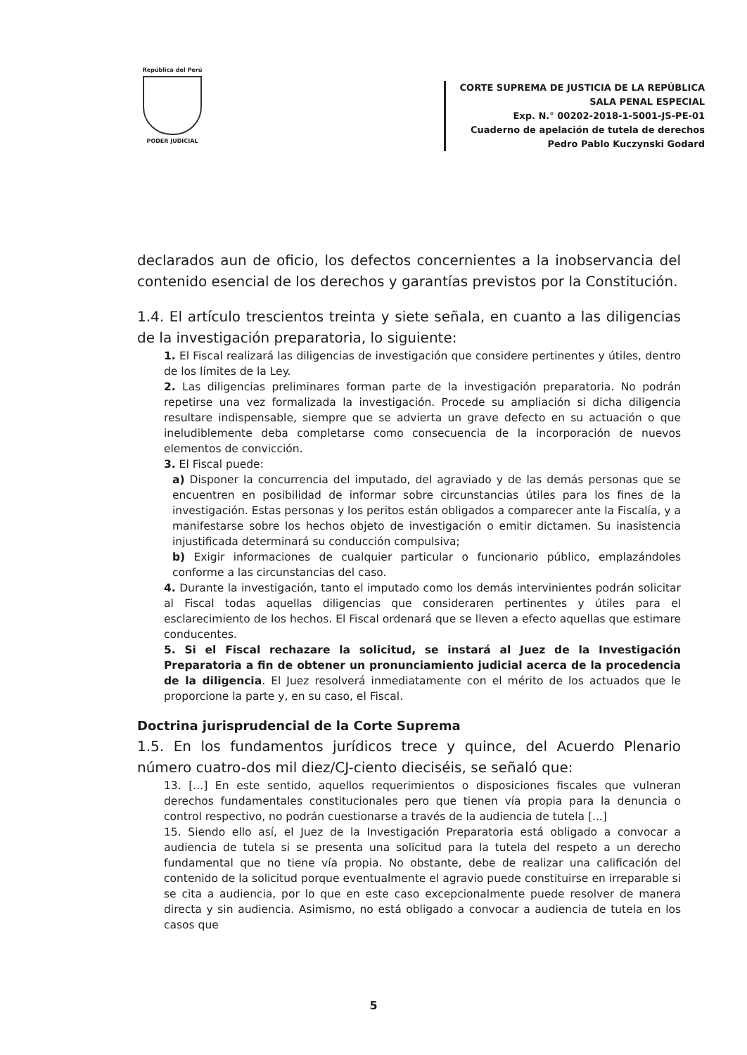República del Perú
PODER JUDICIAL
CORTE SUPREMA DE JUSTICIA DE LA REPÚBLICA
SALA PENAL ESPECIAL
Exp. N.° 00202-2018-1-5001-JS-PE-01
Cuaderno de apelación de tutela de derechos
Pedro Pablo Kuczynski Godard
declarados aun de oficio, los defectos concernientes a la inobservancia del contenido esencial de los derechos y garantías previstos por la Constitución.
1.4. El artículo trescientos treinta y siete señala, en cuanto a las diligencias de la investigación preparatoria, lo siguiente:
1. El Fiscal realizará las diligencias de investigación que considere pertinentes y útiles, dentro de los límites de la Ley.
2. Las diligencias preliminares forman parte de la investigación preparatoria. No podrán repetirse una vez formalizada la investigación. Procede su ampliación si dicha diligencia resultare indispensable, siempre que se advierta un grave defecto en su actuación o que ineludiblemente deba completarse como consecuencia de la incorporación de nuevos elementos de convicción.
3. El Fiscal puede:
a) Disponer la concurrencia del imputado, del agraviado y de las demás personas que se encuentren en posibilidad de informar sobre circunstancias útiles para los fines de la investigación. Estas personas y los peritos están obligados a comparecer ante la Fiscalía, y a manifestarse sobre los hechos objeto de investigación o emitir dictamen. Su inasistencia injustificada determinará su conducción compulsiva;
b) Exigir informaciones de cualquier particular o funcionario público, emplazándoles conforme a las circunstancias del caso.
4. Durante la investigación, tanto el imputado como los demás intervinientes podrán solicitar al Fiscal todas aquellas diligencias que consideraren pertinentes y útiles para el esclarecimiento de los hechos. El Fiscal ordenará que se lleven a efecto aquellas que estimare conducentes.
5. Si el Fiscal rechazare la solicitud, se instará al Juez de la Investigación Preparatoria a fin de obtener un pronunciamiento judicial acerca de la procedencia de la diligencia. El Juez resolverá inmediatamente con el mérito de los actuados que le proporcione la parte y, en su caso, el Fiscal.
Doctrina jurisprudencial de la Corte Suprema
1.5. En los fundamentos jurídicos trece y quince, del Acuerdo Plenario número cuatro-dos mil diez/CJ-ciento dieciséis, se señaló que:
13. [...] En este sentido, aquellos requerimientos o disposiciones fiscales que vulneran derechos fundamentales constitucionales pero que tienen vía propia para la denuncia o control respectivo, no podrán cuestionarse a través de la audiencia de tutela [...]
15. Siendo ello así, el Juez de la Investigación Preparatoria está obligado a convocar a audiencia de tutela si se presenta una solicitud para la tutela del respeto a un derecho fundamental que no tiene vía propia. No obstante, debe de realizar una calificación del contenido de la solicitud porque eventualmente el agravio puede constituirse en irreparable si se cita a audiencia, por lo que en este caso excepcionalmente puede resolver de manera directa y sin audiencia. Asimismo, no está obligado a convocar a audiencia de tutela en los casos que
5